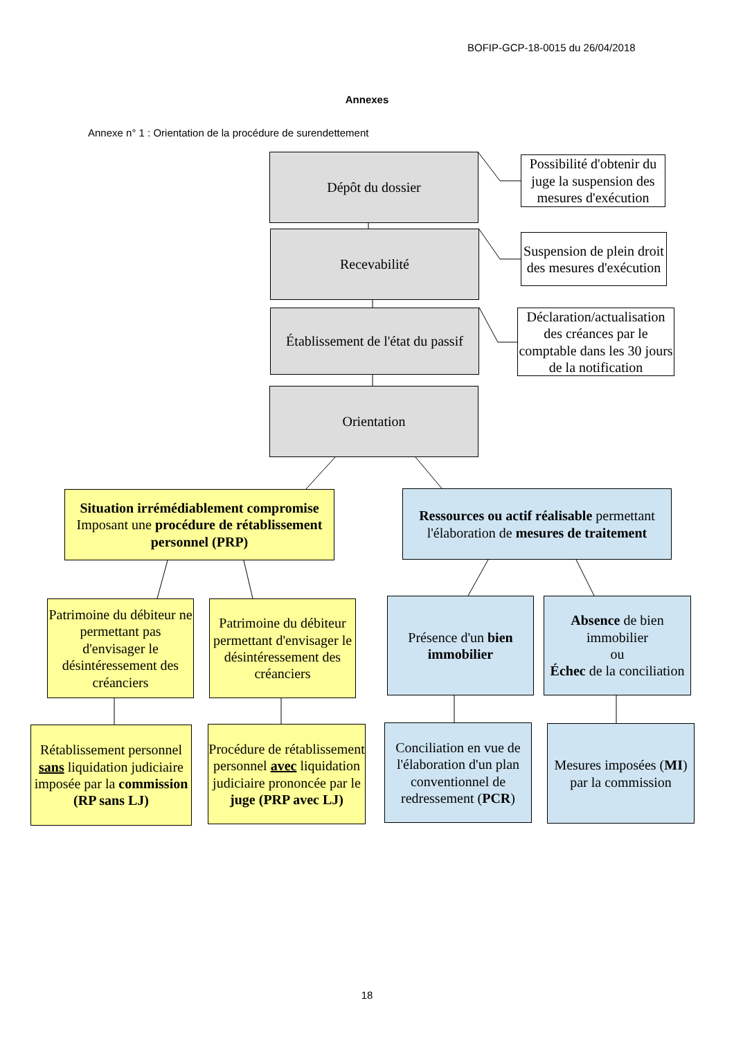BOFIP-GCP-18-0015 du 26/04/2018
Annexes
Annexe n° 1 : Orientation de la procédure de surendettement
Dépôt du dossier
Possibilité d'obtenir du juge la suspension des mesures d'exécution
Recevabilité
Suspension de plein droit des mesures d'exécution
Établissement de l'état du passif
Déclaration/actualisation des créances par le comptable dans les 30 jours de la notification
Orientation
Situation irrémédiablement compromise
Imposant une procédure de rétablissement personnel (PRP)
Ressources ou actif réalisable permettant l'élaboration de mesures de traitement
Patrimoine du débiteur ne permettant pas d'envisager le désintéressement des créanciers
Patrimoine du débiteur permettant d'envisager le désintéressement des créanciers
Présence d'un bien immobilier
Absence de bien immobilier
ou
Échec de la conciliation
Rétablissement personnel sans liquidation judiciaire imposée par la commission (RP sans LJ)
Procédure de rétablissement personnel avec liquidation judiciaire prononcée par le juge (PRP avec LJ)
Conciliation en vue de l'élaboration d'un plan conventionnel de redressement (PCR)
Mesures imposées (MI) par la commission
18